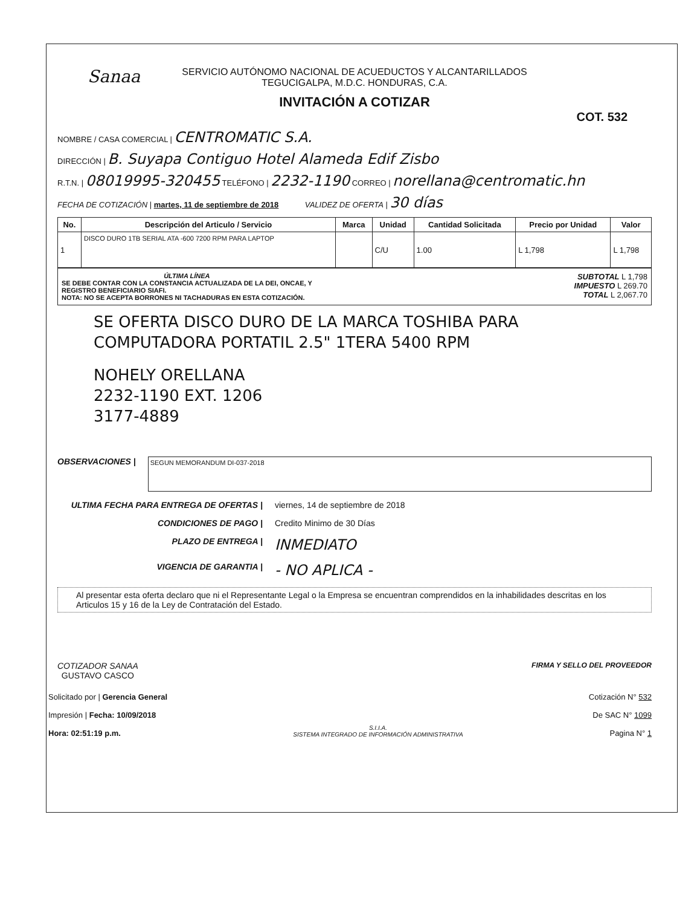Sanaa
SERVICIO AUTÓNOMO NACIONAL DE ACUEDUCTOS Y ALCANTARILLADOS
TEGUCIGALPA, M.D.C. HONDURAS, C.A.
INVITACIÓN A COTIZAR
COT. 532
NOMBRE / CASA COMERCIAL | CENTROMATIC S.A.
DIRECCIÓN | B. Suyapa Contiguo Hotel Alameda Edif Zisbo
R.T.N. | 08019995-320455 TELÉFONO | 2232-1190 CORREO | norellana@centromatic.hn
FECHA DE COTIZACIÓN | martes, 11 de septiembre de 2018 VALIDEZ DE OFERTA | 30 días
| No. | Descripción del Articulo / Servicio | Marca | Unidad | Cantidad Solicitada | Precio por Unidad | Valor |
| --- | --- | --- | --- | --- | --- | --- |
| 1 | DISCO DURO 1TB SERIAL ATA -600 7200 RPM PARA LAPTOP | | C/U | 1.00 | L 1,798 | L 1,798 |
ÚLTIMA LÍNEA
SE DEBE CONTAR CON LA CONSTANCIA ACTUALIZADA DE LA DEI, ONCAE, Y
REGISTRO BENEFICIARIO SIAFI.
NOTA: NO SE ACEPTA BORRONES NI TACHADURAS EN ESTA COTIZACIÓN.
SUBTOTAL L 1,798
IMPUESTO L 269.70
TOTAL L 2,067.70
SE OFERTA DISCO DURO DE LA MARCA TOSHIBA PARA COMPUTADORA PORTATIL 2.5" 1TERA 5400 RPM
NOHELY ORELLANA
2232-1190 EXT. 1206
3177-4889
OBSERVACIONES |
SEGUN MEMORANDUM DI-037-2018
ULTIMA FECHA PARA ENTREGA DE OFERTAS | viernes, 14 de septiembre de 2018
CONDICIONES DE PAGO | Credito Minimo de 30 Días
PLAZO DE ENTREGA | INMEDIATO
VIGENCIA DE GARANTIA | - NO APLICA -
Al presentar esta oferta declaro que ni el Representante Legal o la Empresa se encuentran comprendidos en la inhabilidades descritas en los Articulos 15 y 16 de la Ley de Contratación del Estado.
COTIZADOR SANAA
GUSTAVO CASCO
FIRMA Y SELLO DEL PROVEEDOR
Solicitado por | Gerencia General
Impresión | Fecha: 10/09/2018
Hora: 02:51:19 p.m.
S.I.I.A.
SISTEMA INTEGRADO DE INFORMACIÓN ADMINISTRATIVA
Cotización N° 532
De SAC N° 1099
Pagina N° 1